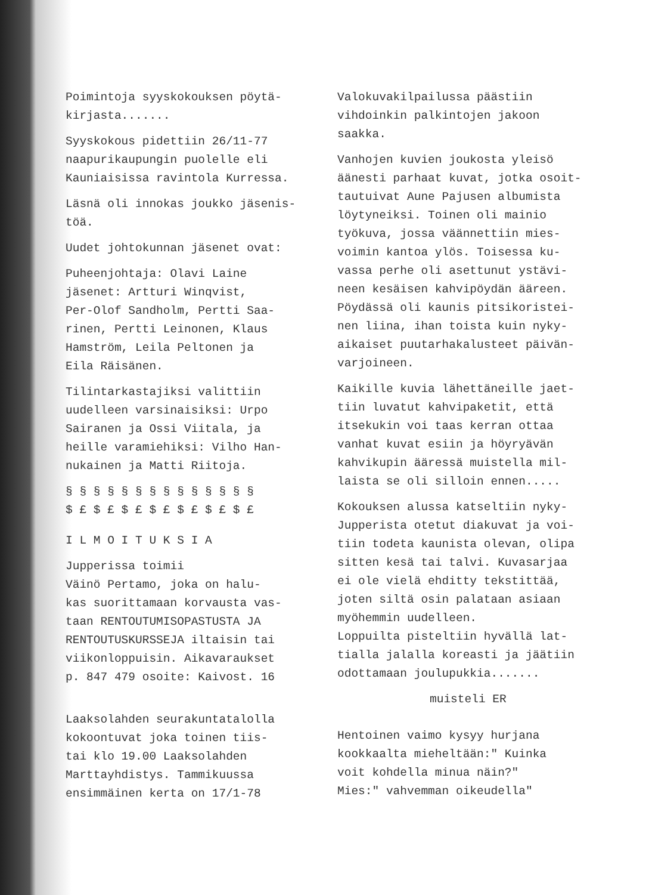Poimintoja syyskokouksen pöytä-
kirjasta.......
Syyskokous pidettiin 26/11-77
naapurikaupungin puolelle eli
Kauniaisissa ravintola Kurressa.
Läsnä oli innokas joukko jäsenis-
töä.
Uudet johtokunnan jäsenet ovat:
Puheenjohtaja: Olavi Laine
jäsenet: Artturi Winqvist,
Per-Olof Sandholm, Pertti Saa-
rinen, Pertti Leinonen, Klaus
Hamström, Leila Peltonen ja
Eila Räisänen.
Tilintarkastajiksi valittiin
uudelleen varsinaisiksi: Urpo
Sairanen ja Ossi Viitala, ja
heille varamiehiksi: Vilho Han-
nukainen ja Matti Riitoja.
§ § § § § § § § § § § § § §
$ £ $ £ $ £ $ £ $ £ $ £ $ £
I L M O I T U K S I A
Jupperissa toimii
Väinö Pertamo, joka on halu-
kas suorittamaan korvausta vas-
taan RENTOUTUMISOPASTUSTA JA
RENTOUTUSKURSSEJA iltaisin tai
viikonloppuisin. Aikavaraukset
p. 847 479 osoite: Kaivost. 16
Laaksolahden seurakuntatalolla
kokoontuvat joka toinen tiis-
tai klo 19.00 Laaksolahden
Marttayhdistys. Tammikuussa
ensimmäinen kerta on 17/1-78
Valokuvakilpailussa päästiin
vihdoinkin palkintojen jakoon
saakka.
Vanhojen kuvien joukosta yleisö
äänesti parhaat kuvat, jotka osoit-
tautuivat Aune Pajusen albumista
löytyneiksi. Toinen oli mainio
työkuva, jossa väännettiin mies-
voimin kantoa ylös. Toisessa ku-
vassa perhe oli asettunut ystävi-
neen kesäisen kahvipöydän ääreen.
Pöydässä oli kaunis pitsikoristei-
nen liina, ihan toista kuin nyky-
aikaiset puutarhakalusteet päivän-
varjoineen.
Kaikille kuvia lähettäneille jaet-
tiin luvatut kahvipaketit, että
itsekukin voi taas kerran ottaa
vanhat kuvat esiin ja höyryävän
kahvikupin ääressä muistella mil-
laista se oli silloin ennen.....
Kokouksen alussa katseltiin nyky-
Jupperista otetut diakuvat ja voi-
tiin todeta kaunista olevan, olipa
sitten kesä tai talvi. Kuvasarjaa
ei ole vielä ehditty tekstittää,
joten siltä osin palataan asiaan
myöhemmin uudelleen.
Loppuilta pisteltiin hyvällä lat-
tialla jalalla koreasti ja jäätiin
odottamaan joulupukkia.......
muisteli ER
Hentoinen vaimo kysyy hurjana
kookkaalta mieheltään:" Kuinka
voit kohdella minua näin?"
Mies:" vahvemman oikeudella"